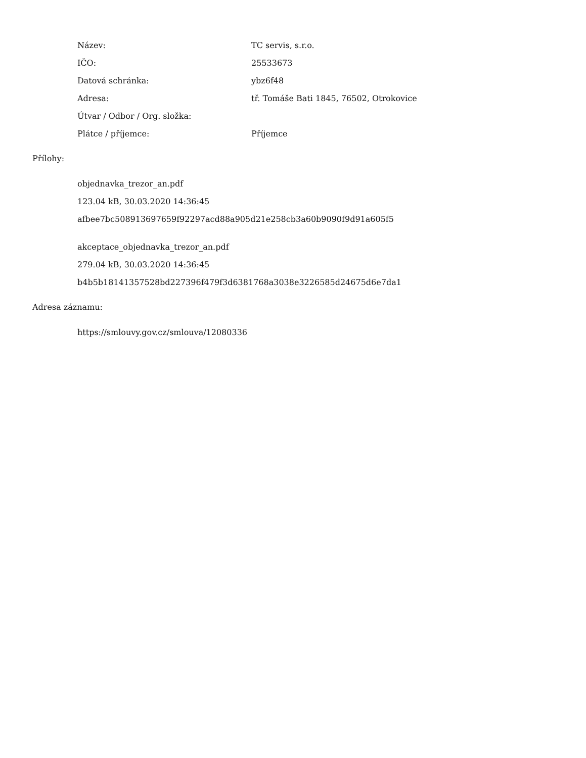| Název: | TC servis, s.r.o. |
| IČO: | 25533673 |
| Datová schránka: | ybz6f48 |
| Adresa: | tř. Tomáše Bati 1845, 76502, Otrokovice |
| Útvar / Odbor / Org. složka: | |
| Plátce / příjemce: | Příjemce |
Přílohy:
objednavka_trezor_an.pdf
123.04 kB, 30.03.2020 14:36:45
afbee7bc508913697659f92297acd88a905d21e258cb3a60b9090f9d91a605f5
akceptace_objednavka_trezor_an.pdf
279.04 kB, 30.03.2020 14:36:45
b4b5b18141357528bd227396f479f3d6381768a3038e3226585d24675d6e7da1
Adresa záznamu:
https://smlouvy.gov.cz/smlouva/12080336